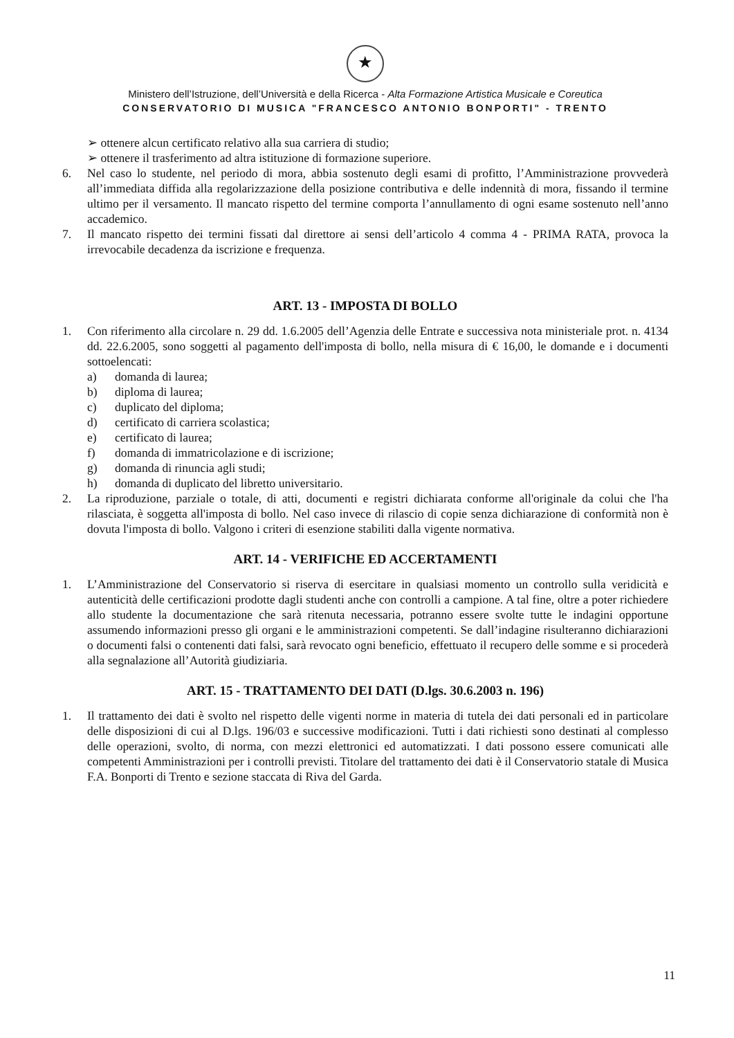★
Ministero dell’Istruzione, dell’Università e della Ricerca - Alta Formazione Artistica Musicale e Coreutica
CONSERVATORIO DI MUSICA "FRANCESCO ANTONIO BONPORTI" - TRENTO
➢ ottenere alcun certificato relativo alla sua carriera di studio;
➢ ottenere il trasferimento ad altra istituzione di formazione superiore.
6. Nel caso lo studente, nel periodo di mora, abbia sostenuto degli esami di profitto, l’Amministrazione provvederà all’immediata diffida alla regolarizzazione della posizione contributiva e delle indennità di mora, fissando il termine ultimo per il versamento. Il mancato rispetto del termine comporta l’annullamento di ogni esame sostenuto nell’anno accademico.
7. Il mancato rispetto dei termini fissati dal direttore ai sensi dell’articolo 4 comma 4 - PRIMA RATA, provoca la irrevocabile decadenza da iscrizione e frequenza.
ART. 13 - IMPOSTA DI BOLLO
1. Con riferimento alla circolare n. 29 dd. 1.6.2005 dell’Agenzia delle Entrate e successiva nota ministeriale prot. n. 4134 dd. 22.6.2005, sono soggetti al pagamento dell'imposta di bollo, nella misura di € 16,00, le domande e i documenti sottoelencati:
a) domanda di laurea;
b) diploma di laurea;
c) duplicato del diploma;
d) certificato di carriera scolastica;
e) certificato di laurea;
f) domanda di immatricolazione e di iscrizione;
g) domanda di rinuncia agli studi;
h) domanda di duplicato del libretto universitario.
2. La riproduzione, parziale o totale, di atti, documenti e registri dichiarata conforme all'originale da colui che l'ha rilasciata, è soggetta all'imposta di bollo. Nel caso invece di rilascio di copie senza dichiarazione di conformità non è dovuta l'imposta di bollo. Valgono i criteri di esenzione stabiliti dalla vigente normativa.
ART. 14 - VERIFICHE ED ACCERTAMENTI
1. L’Amministrazione del Conservatorio si riserva di esercitare in qualsiasi momento un controllo sulla veridicità e autenticità delle certificazioni prodotte dagli studenti anche con controlli a campione. A tal fine, oltre a poter richiedere allo studente la documentazione che sarà ritenuta necessaria, potranno essere svolte tutte le indagini opportune assumendo informazioni presso gli organi e le amministrazioni competenti. Se dall’indagine risulteranno dichiarazioni o documenti falsi o contenenti dati falsi, sarà revocato ogni beneficio, effettuato il recupero delle somme e si procederà alla segnalazione all’Autorità giudiziaria.
ART. 15 - TRATTAMENTO DEI DATI (D.lgs. 30.6.2003 n. 196)
1. Il trattamento dei dati è svolto nel rispetto delle vigenti norme in materia di tutela dei dati personali ed in particolare delle disposizioni di cui al D.lgs. 196/03 e successive modificazioni. Tutti i dati richiesti sono destinati al complesso delle operazioni, svolto, di norma, con mezzi elettronici ed automatizzati. I dati possono essere comunicati alle competenti Amministrazioni per i controlli previsti. Titolare del trattamento dei dati è il Conservatorio statale di Musica F.A. Bonporti di Trento e sezione staccata di Riva del Garda.
11